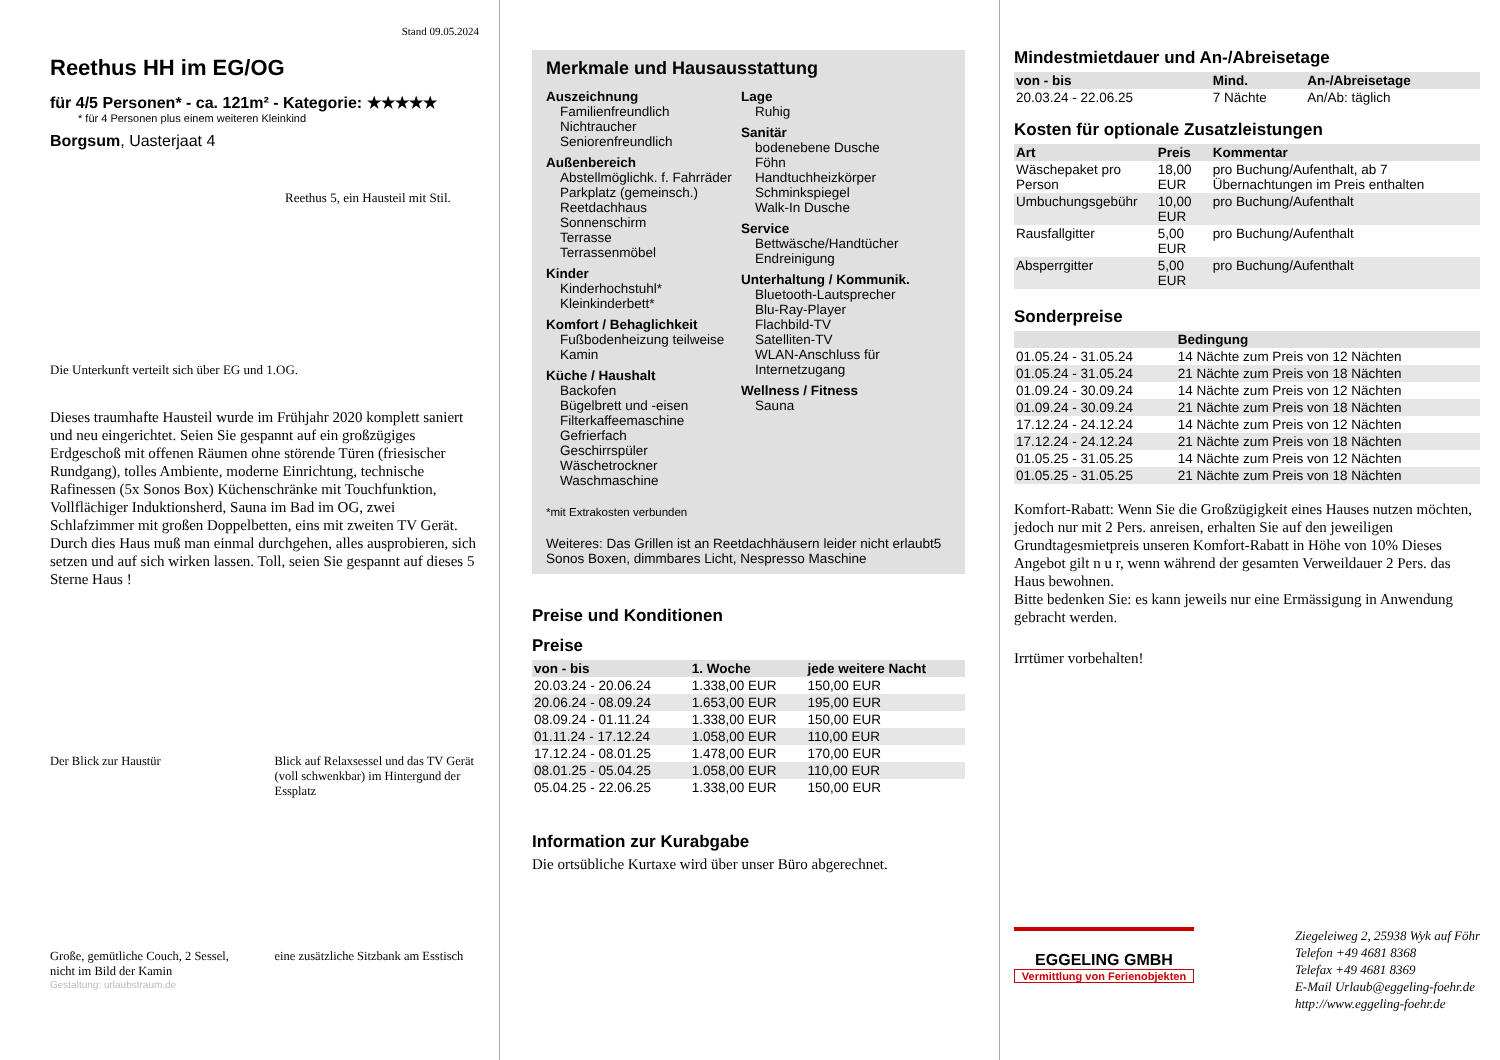Stand 09.05.2024
Reethus HH im EG/OG
für 4/5 Personen* - ca. 121m² - Kategorie: ★★★★★
* für 4 Personen plus einem weiteren Kleinkind
Borgsum, Uasterjaat 4
Reethus 5, ein Hausteil mit Stil.
Die Unterkunft verteilt sich über EG und 1.OG.
Dieses traumhafte Hausteil wurde im Frühjahr 2020 komplett saniert und neu eingerichtet. Seien Sie gespannt auf ein großzügiges Erdgeschoß mit offenen Räumen ohne störende Türen (friesischer Rundgang), tolles Ambiente, moderne Einrichtung, technische Rafinessen (5x Sonos Box) Küchenschränke mit Touchfunktion, Vollflächiger Induktionsherd, Sauna im Bad im OG, zwei Schlafzimmer mit großen Doppelbetten, eins mit zweiten TV Gerät. Durch dies Haus muß man einmal durchgehen, alles ausprobieren, sich setzen und auf sich wirken lassen. Toll, seien Sie gespannt auf dieses 5 Sterne Haus !
Der Blick zur Haustür
Blick auf Relaxsessel und das TV Gerät (voll schwenkbar) im Hintergund der Essplatz
Große, gemütliche Couch, 2 Sessel, nicht im Bild der Kamin
eine zusätzliche Sitzbank am Esstisch
Gestaltung: urlaubstraum.de
Merkmale und Hausausstattung
Auszeichnung
Familienfreundlich
Nichtraucher
Seniorenfreundlich
Außenbereich
Abstellmöglichk. f. Fahrräder
Parkplatz (gemeinsch.)
Reetdachhaus
Sonnenschirm
Terrasse
Terrassenmöbel
Kinder
Kinderhochstuhl*
Kleinkinderbett*
Komfort / Behaglichkeit
Fußbodenheizung teilweise
Kamin
Küche / Haushalt
Backofen
Bügelbrett und -eisen
Filterkaffeemaschine
Gefrierfach
Geschirrspüler
Wäschetrockner
Waschmaschine
Lage
Ruhig
Sanitär
bodenebene Dusche
Föhn
Handtuchheizkörper
Schminkspiegel
Walk-In Dusche
Service
Bettwäsche/Handtücher
Endreinigung
Unterhaltung / Kommunik.
Bluetooth-Lautsprecher
Blu-Ray-Player
Flachbild-TV
Satelliten-TV
WLAN-Anschluss für Internetzugang
Wellness / Fitness
Sauna
*mit Extrakosten verbunden
Weiteres: Das Grillen ist an Reetdachhäusern leider nicht erlaubt5 Sonos Boxen, dimmbares Licht, Nespresso Maschine
Preise und Konditionen
Preise
| von - bis | 1. Woche | jede weitere Nacht |
| --- | --- | --- |
| 20.03.24 - 20.06.24 | 1.338,00 EUR | 150,00 EUR |
| 20.06.24 - 08.09.24 | 1.653,00 EUR | 195,00 EUR |
| 08.09.24 - 01.11.24 | 1.338,00 EUR | 150,00 EUR |
| 01.11.24 - 17.12.24 | 1.058,00 EUR | 110,00 EUR |
| 17.12.24 - 08.01.25 | 1.478,00 EUR | 170,00 EUR |
| 08.01.25 - 05.04.25 | 1.058,00 EUR | 110,00 EUR |
| 05.04.25 - 22.06.25 | 1.338,00 EUR | 150,00 EUR |
Information zur Kurabgabe
Die ortsübliche Kurtaxe wird über unser Büro abgerechnet.
Mindestmietdauer und An-/Abreisetage
| von - bis | Mind. | An-/Abreisetage |
| --- | --- | --- |
| 20.03.24 - 22.06.25 | 7 Nächte | An/Ab: täglich |
Kosten für optionale Zusatzleistungen
| Art | Preis | Kommentar |
| --- | --- | --- |
| Wäschepaket pro Person | 18,00 EUR | pro Buchung/Aufenthalt, ab 7 Übernachtungen im Preis enthalten |
| Umbuchungsgebühr | 10,00 EUR | pro Buchung/Aufenthalt |
| Rausfallgitter | 5,00 EUR | pro Buchung/Aufenthalt |
| Absperrgitter | 5,00 EUR | pro Buchung/Aufenthalt |
Sonderpreise
| | Bedingung |
| --- | --- |
| 01.05.24 - 31.05.24 | 14 Nächte zum Preis von 12 Nächten |
| 01.05.24 - 31.05.24 | 21 Nächte zum Preis von 18 Nächten |
| 01.09.24 - 30.09.24 | 14 Nächte zum Preis von 12 Nächten |
| 01.09.24 - 30.09.24 | 21 Nächte zum Preis von 18 Nächten |
| 17.12.24 - 24.12.24 | 14 Nächte zum Preis von 12 Nächten |
| 17.12.24 - 24.12.24 | 21 Nächte zum Preis von 18 Nächten |
| 01.05.25 - 31.05.25 | 14 Nächte zum Preis von 12 Nächten |
| 01.05.25 - 31.05.25 | 21 Nächte zum Preis von 18 Nächten |
Komfort-Rabatt: Wenn Sie die Großzügigkeit eines Hauses nutzen möchten, jedoch nur mit 2 Pers. anreisen, erhalten Sie auf den jeweiligen Grundtagesmietpreis unseren Komfort-Rabatt in Höhe von 10% Dieses Angebot gilt n u r, wenn während der gesamten Verweildauer 2 Pers. das Haus bewohnen.
Bitte bedenken Sie: es kann jeweils nur eine Ermässigung in Anwendung gebracht werden.
Irrtümer vorbehalten!
EGGELING GMBH
Vermittlung von Ferienobjekten
Ziegeleiweg 2, 25938 Wyk auf Föhr
Telefon +49 4681 8368
Telefax +49 4681 8369
E-Mail Urlaub@eggeling-foehr.de
http://www.eggeling-foehr.de